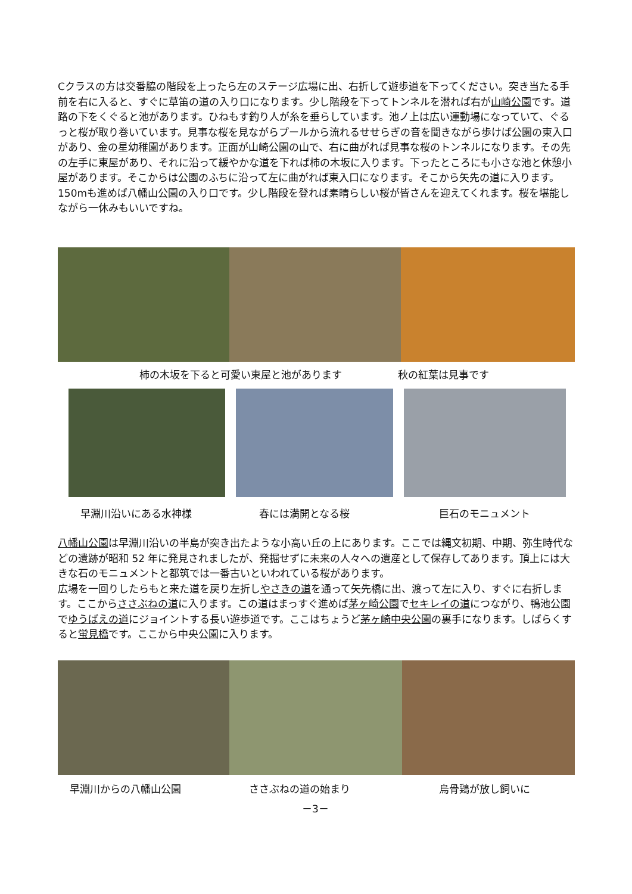Cクラスの方は交番脇の階段を上ったら左のステージ広場に出、右折して遊歩道を下ってください。突き当たる手前を右に入ると、すぐに草笛の道の入り口になります。少し階段を下ってトンネルを潜れば右が山崎公園です。道路の下をくぐると池があります。ひねもす釣り人が糸を垂らしています。池ノ上は広い運動場になっていて、ぐるっと桜が取り巻いています。見事な桜を見ながらプールから流れるせせらぎの音を聞きながら歩けば公園の東入口があり、金の星幼稚園があります。正面が山崎公園の山で、右に曲がれば見事な桜のトンネルになります。その先の左手に東屋があり、それに沿って緩やかな道を下れば柿の木坂に入ります。下ったところにも小さな池と休憩小屋があります。そこからは公園のふちに沿って左に曲がれば東入口になります。そこから矢先の道に入ります。150mも進めば八幡山公園の入り口です。少し階段を登れば素晴らしい桜が皆さんを迎えてくれます。桜を堪能しながら一休みもいいですね。
柿の木坂を下ると可愛い東屋と池があります
秋の紅葉は見事です
早淵川沿いにある水神様 春には満開となる桜 巨石のモニュメント
八幡山公園は早淵川沿いの半島が突き出たような小高い丘の上にあります。ここでは縄文初期、中期、弥生時代などの遺跡が昭和 52 年に発見されましたが、発掘せずに未来の人々への遺産として保存してあります。頂上には大きな石のモニュメントと都筑では一番古いといわれている桜があります。
広場を一回りしたらもと来た道を戻り左折しやさきの道を通って矢先橋に出、渡って左に入り、すぐに右折します。ここからささぶねの道に入ります。この道はまっすぐ進めば茅ヶ崎公園でセキレイの道につながり、鴨池公園でゆうばえの道にジョイントする長い遊歩道です。ここはちょうど茅ヶ崎中央公園の裏手になります。しばらくすると蛍見橋です。ここから中央公園に入ります。
早淵川からの八幡山公園 ささぶねの道の始まり 烏骨鶏が放し飼いに
－3－